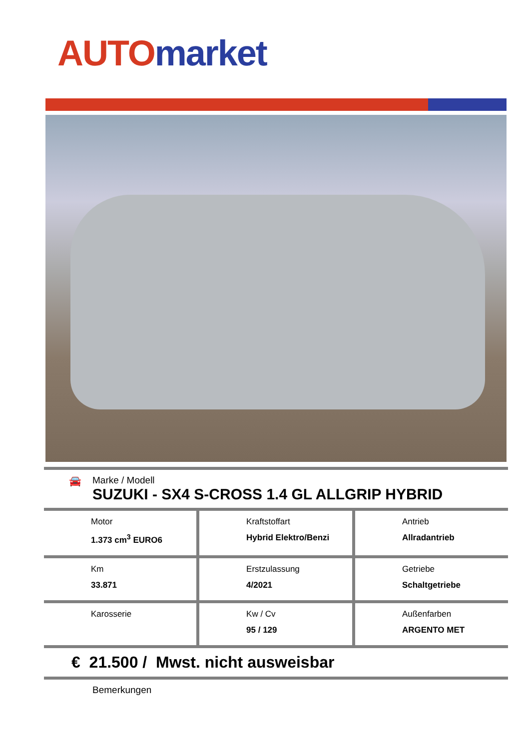AUTO market
🚘
Marke / Modell
SUZUKI - SX4 S-CROSS 1.4 GL ALLGRIP HYBRID
| Motor 1.373 cm<sup>3</sup> EURO6 | Kraftstoffart Hybrid Elektro/Benzi | Antrieb Allradantrieb |
| Km 33.871 | Erstzulassung 4/2021 | Getriebe Schaltgetriebe |
| Karosserie | Kw / Cv 95 / 129 | Außenfarben ARGENTO MET |
€ 21.500 / Mwst. nicht ausweisbar
Bemerkungen